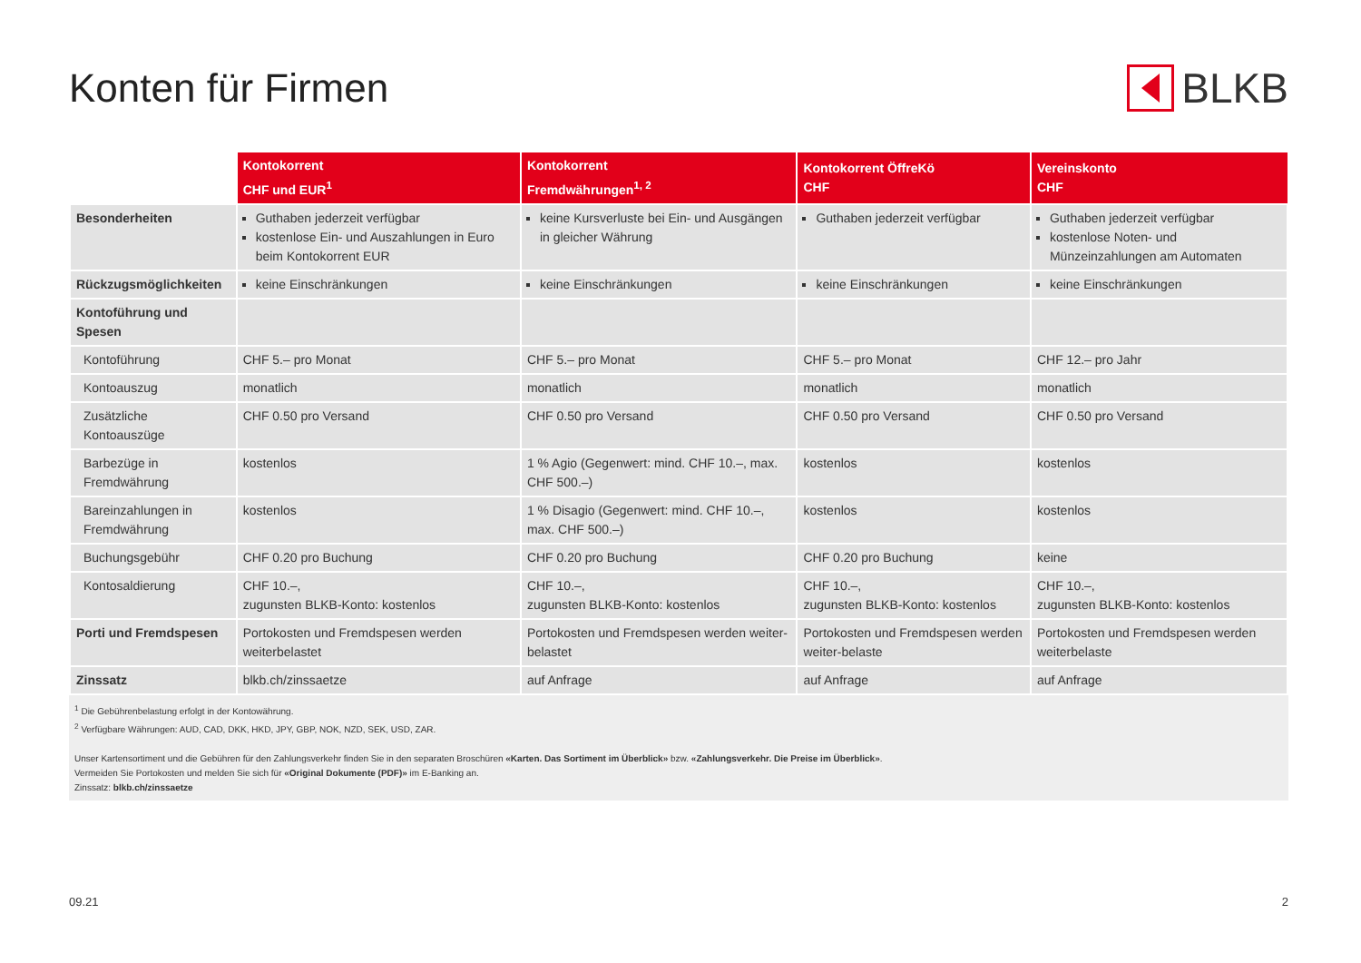Konten für Firmen BLKB
| | Kontokorrent CHF und EUR<sup>1</sup> | Kontokorrent Fremdwährungen<sup>1, 2</sup> | Kontokorrent ÖffreKö CHF | Vereinskonto CHF |
| --- | --- | --- | --- | --- |
| Besonderheiten | Guthaben jederzeit verfügbar kostenlose Ein- und Auszahlungen in Euro beim Kontokorrent EUR | keine Kursverluste bei Ein- und Ausgängen in gleicher Währung | Guthaben jederzeit verfügbar | Guthaben jederzeit verfügbar kostenlose Noten- und Münzeinzahlungen am Automaten |
| Rückzugsmöglichkeiten | keine Einschränkungen | keine Einschränkungen | keine Einschränkungen | keine Einschränkungen |
| Kontoführung und Spesen | | | | |
| Kontoführung | CHF 5.– pro Monat | CHF 5.– pro Monat | CHF 5.– pro Monat | CHF 12.– pro Jahr |
| Kontoauszug | monatlich | monatlich | monatlich | monatlich |
| Zusätzliche Kontoauszüge | CHF 0.50 pro Versand | CHF 0.50 pro Versand | CHF 0.50 pro Versand | CHF 0.50 pro Versand |
| Barbezüge in Fremdwährung | kostenlos | 1 % Agio (Gegenwert: mind. CHF 10.–, max. CHF 500.–) | kostenlos | kostenlos |
| Bareinzahlungen in Fremdwährung | kostenlos | 1 % Disagio (Gegenwert: mind. CHF 10.–, max. CHF 500.–) | kostenlos | kostenlos |
| Buchungsgebühr | CHF 0.20 pro Buchung | CHF 0.20 pro Buchung | CHF 0.20 pro Buchung | keine |
| Kontosaldierung | CHF 10.–, zugunsten BLKB-Konto: kostenlos | CHF 10.–, zugunsten BLKB-Konto: kostenlos | CHF 10.–, zugunsten BLKB-Konto: kostenlos | CHF 10.–, zugunsten BLKB-Konto: kostenlos |
| Porti und Fremdspesen | Portokosten und Fremdspesen werden weiterbelastet | Portokosten und Fremdspesen werden weiter-belastet | Portokosten und Fremdspesen werden weiter-belaste | Portokosten und Fremdspesen werden weiterbelaste |
| Zinssatz | blkb.ch/zinssaetze | auf Anfrage | auf Anfrage | auf Anfrage |
<sup>1</sup> Die Gebührenbelastung erfolgt in der Kontowährung.
<sup>2</sup> Verfügbare Währungen: AUD, CAD, DKK, HKD, JPY, GBP, NOK, NZD, SEK, USD, ZAR.
Unser Kartensortiment und die Gebühren für den Zahlungsverkehr finden Sie in den separaten Broschüren «Karten. Das Sortiment im Überblick» bzw. «Zahlungsverkehr. Die Preise im Überblick».
Vermeiden Sie Portokosten und melden Sie sich für «Original Dokumente (PDF)» im E-Banking an.
Zinssatz: blkb.ch/zinssaetze
09.21 2